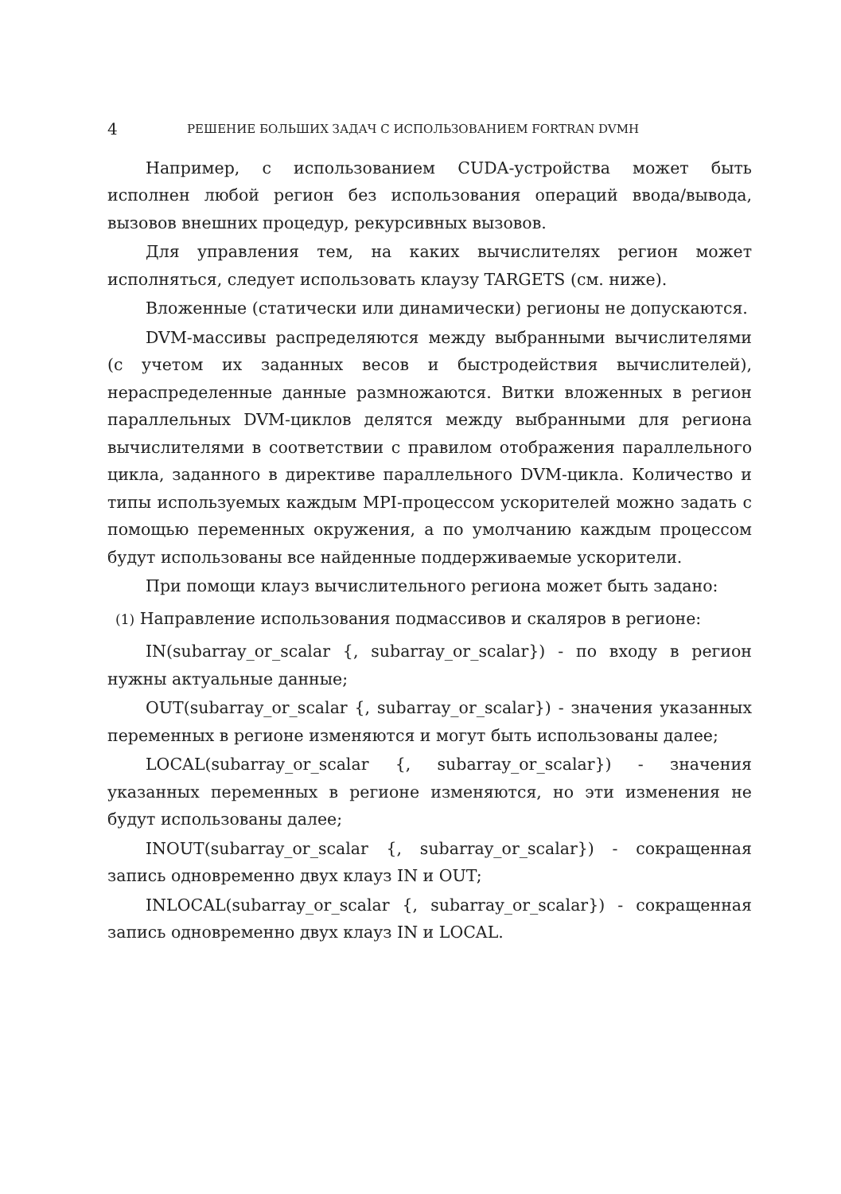4 РЕШЕНИЕ БОЛЬШИХ ЗАДАЧ С ИСПОЛЬЗОВАНИЕМ FORTRAN DVMH
Например, с использованием CUDA-устройства может быть исполнен любой регион без использования операций ввода/вывода, вызовов внешних процедур, рекурсивных вызовов.
Для управления тем, на каких вычислителях регион может исполняться, следует использовать клаузу TARGETS (см. ниже).
Вложенные (статически или динамически) регионы не допускаются.
DVM-массивы распределяются между выбранными вычислителями (с учетом их заданных весов и быстродействия вычислителей), нераспределенные данные размножаются. Витки вложенных в регион параллельных DVM-циклов делятся между выбранными для региона вычислителями в соответствии с правилом отображения параллельного цикла, заданного в директиве параллельного DVM-цикла. Количество и типы используемых каждым MPI-процессом ускорителей можно задать с помощью переменных окружения, а по умолчанию каждым процессом будут использованы все найденные поддерживаемые ускорители.
При помощи клауз вычислительного региона может быть задано:
(1) Направление использования подмассивов и скаляров в регионе:
IN(subarray_or_scalar {, subarray_or_scalar}) - по входу в регион нужны актуальные данные;
OUT(subarray_or_scalar {, subarray_or_scalar}) - значения указанных переменных в регионе изменяются и могут быть использованы далее;
LOCAL(subarray_or_scalar {, subarray_or_scalar}) - значения указанных переменных в регионе изменяются, но эти изменения не будут использованы далее;
INOUT(subarray_or_scalar {, subarray_or_scalar}) - сокращенная запись одновременно двух клауз IN и OUT;
INLOCAL(subarray_or_scalar {, subarray_or_scalar}) - сокращенная запись одновременно двух клауз IN и LOCAL.